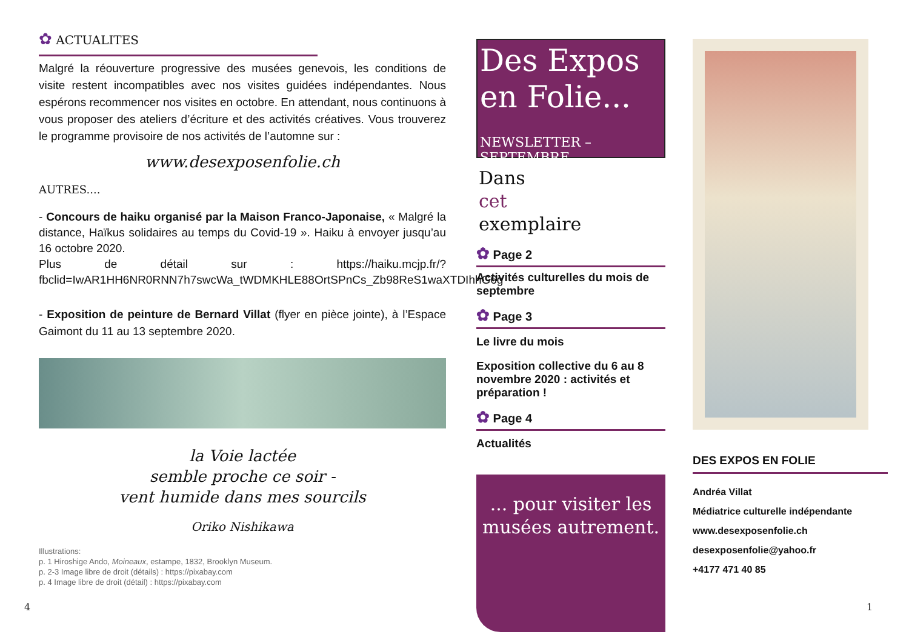✿ ACTUALITES
Malgré la réouverture progressive des musées genevois, les conditions de visite restent incompatibles avec nos visites guidées indépendantes. Nous espérons recommencer nos visites en octobre. En attendant, nous continuons à vous proposer des ateliers d’écriture et des activités créatives. Vous trouverez le programme provisoire de nos activités de l’automne sur :
www.desexposenfolie.ch
AUTRES....
- Concours de haiku organisé par la Maison Franco-Japonaise, « Malgré la distance, Haïkus solidaires au temps du Covid-19 ». Haiku à envoyer jusqu’au 16 octobre 2020.
Plus de détail sur : https://haiku.mcjp.fr/?fbclid=IwAR1HH6NR0RNN7h7swcWa_tWDMKHLE88OrtSPnCs_Zb98ReS1waXTDIhhG6g
- Exposition de peinture de Bernard Villat (flyer en pièce jointe), à l’Espace Gaimont du 11 au 13 septembre 2020.
la Voie lactée
semble proche ce soir -
vent humide dans mes sourcils
Oriko Nishikawa
Illustrations:
p. 1 Hiroshige Ando, Moineaux, estampe, 1832, Brooklyn Museum.
p. 2-3 Image libre de droit (détails) : https://pixabay.com
p. 4 Image libre de droit (détail) : https://pixabay.com
4 1
Des Expos en Folie...
NEWSLETTER – SEPTEMBRE
Dans
cet
exemplaire
✿ Page 2
Activités culturelles du mois de septembre
✿ Page 3
Le livre du mois
Exposition collective du 6 au 8 novembre 2020 : activités et préparation !
✿ Page 4
Actualités
... pour visiter les musées autrement.
DES EXPOS EN FOLIE
Andréa Villat
Médiatrice culturelle indépendante
www.desexposenfolie.ch
desexposenfolie@yahoo.fr
+4177 471 40 85